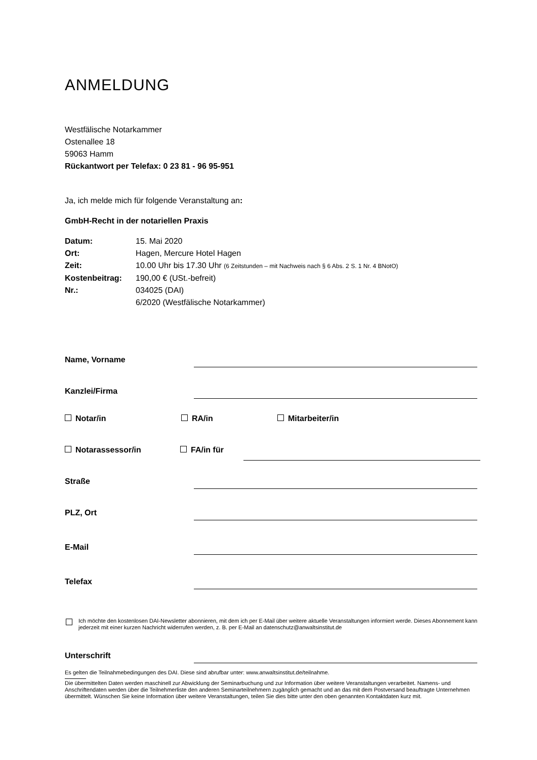ANMELDUNG
Westfälische Notarkammer
Ostenallee 18
59063 Hamm
Rückantwort per Telefax: 0 23 81 - 96 95-951
Ja, ich melde mich für folgende Veranstaltung an:
GmbH-Recht in der notariellen Praxis
| Datum: | 15. Mai 2020 |
| Ort: | Hagen, Mercure Hotel Hagen |
| Zeit: | 10.00 Uhr bis 17.30 Uhr (6 Zeitstunden – mit Nachweis nach § 6 Abs. 2 S. 1 Nr. 4 BNotO) |
| Kostenbeitrag: | 190,00 € (USt.-befreit) |
| Nr.: | 034025 (DAI) 6/2020 (Westfälische Notarkammer) |
Name, Vorname
Kanzlei/Firma
Notar/in RA/in Mitarbeiter/in
Notarassessor/in FA/in für
Straße
PLZ, Ort
E-Mail
Telefax
Ich möchte den kostenlosen DAI-Newsletter abonnieren, mit dem ich per E-Mail über weitere aktuelle Veranstaltungen informiert werde. Dieses Abonnement kann jederzeit mit einer kurzen Nachricht widerrufen werden, z. B. per E-Mail an datenschutz@anwaltsinstitut.de
Unterschrift
Es gelten die Teilnahmebedingungen des DAI. Diese sind abrufbar unter: www.anwaltsinstitut.de/teilnahme.
Die übermittelten Daten werden maschinell zur Abwicklung der Seminarbuchung und zur Information über weitere Veranstaltungen verarbeitet. Namens- und Anschriftendaten werden über die Teilnehmerliste den anderen Seminarteilnehmern zugänglich gemacht und an das mit dem Postversand beauftragte Unternehmen übermittelt. Wünschen Sie keine Information über weitere Veranstaltungen, teilen Sie dies bitte unter den oben genannten Kontaktdaten kurz mit.